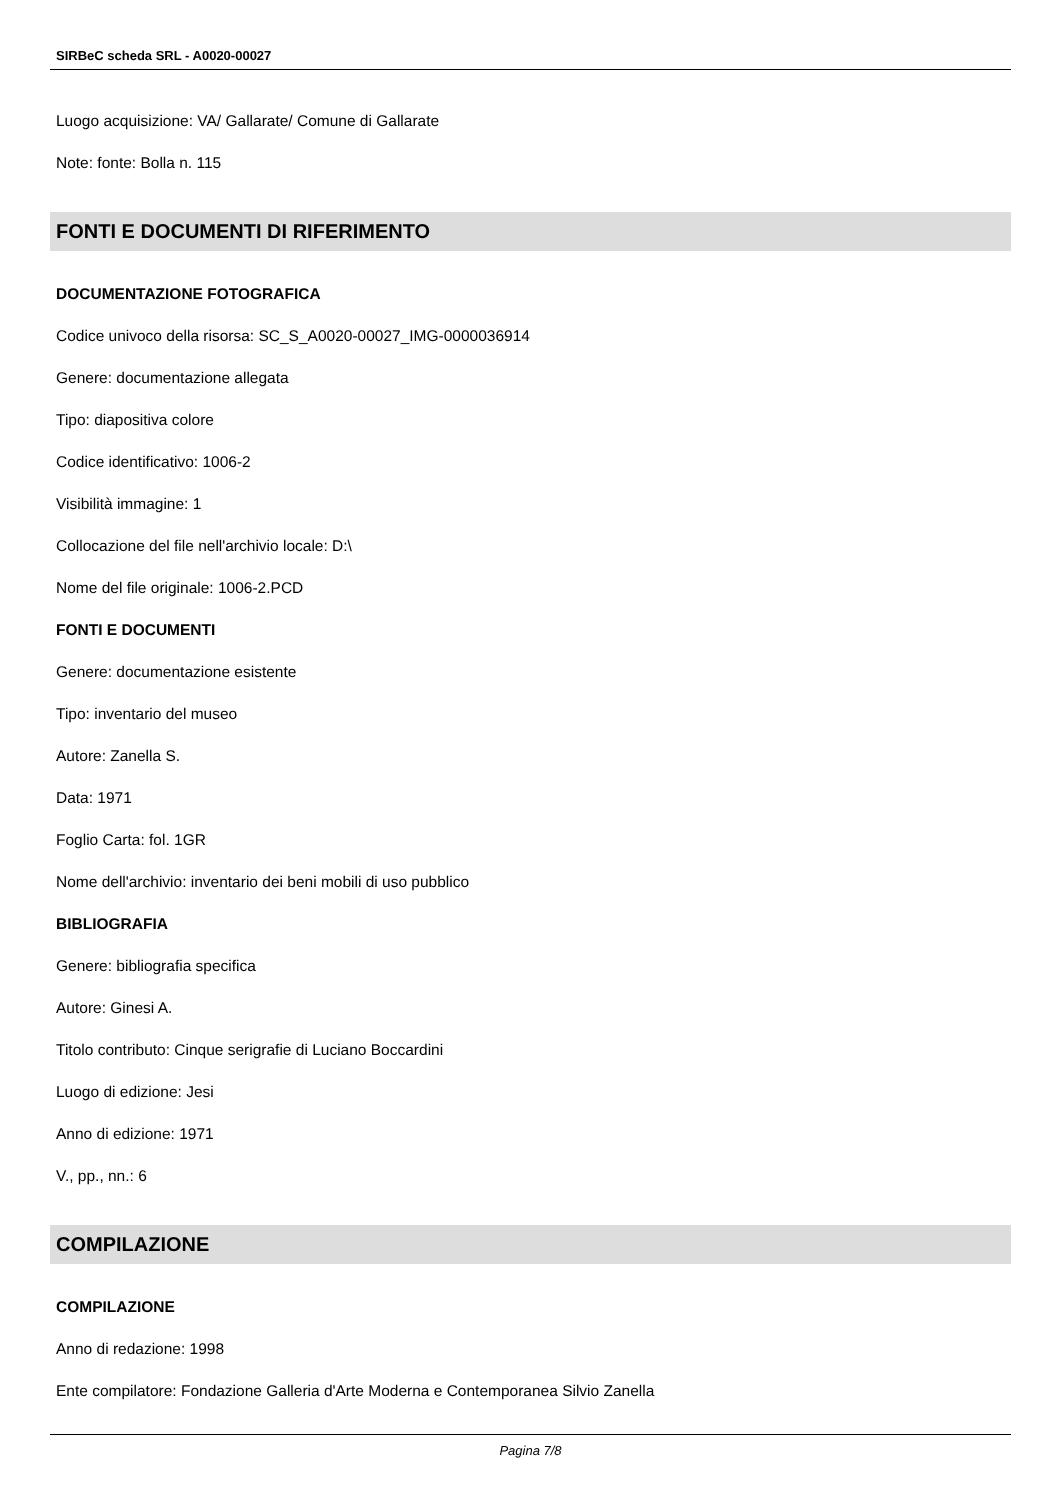SIRBeC scheda SRL - A0020-00027
Luogo acquisizione: VA/ Gallarate/ Comune di Gallarate
Note: fonte: Bolla n. 115
FONTI E DOCUMENTI DI RIFERIMENTO
DOCUMENTAZIONE FOTOGRAFICA
Codice univoco della risorsa: SC_S_A0020-00027_IMG-0000036914
Genere: documentazione allegata
Tipo: diapositiva colore
Codice identificativo: 1006-2
Visibilità immagine: 1
Collocazione del file nell'archivio locale: D:\
Nome del file originale: 1006-2.PCD
FONTI E DOCUMENTI
Genere: documentazione esistente
Tipo: inventario del museo
Autore: Zanella S.
Data: 1971
Foglio Carta: fol. 1GR
Nome dell'archivio: inventario dei beni mobili di uso pubblico
BIBLIOGRAFIA
Genere: bibliografia specifica
Autore: Ginesi A.
Titolo contributo: Cinque serigrafie di Luciano Boccardini
Luogo di edizione: Jesi
Anno di edizione: 1971
V., pp., nn.: 6
COMPILAZIONE
COMPILAZIONE
Anno di redazione: 1998
Ente compilatore: Fondazione Galleria d'Arte Moderna e Contemporanea Silvio Zanella
Pagina 7/8